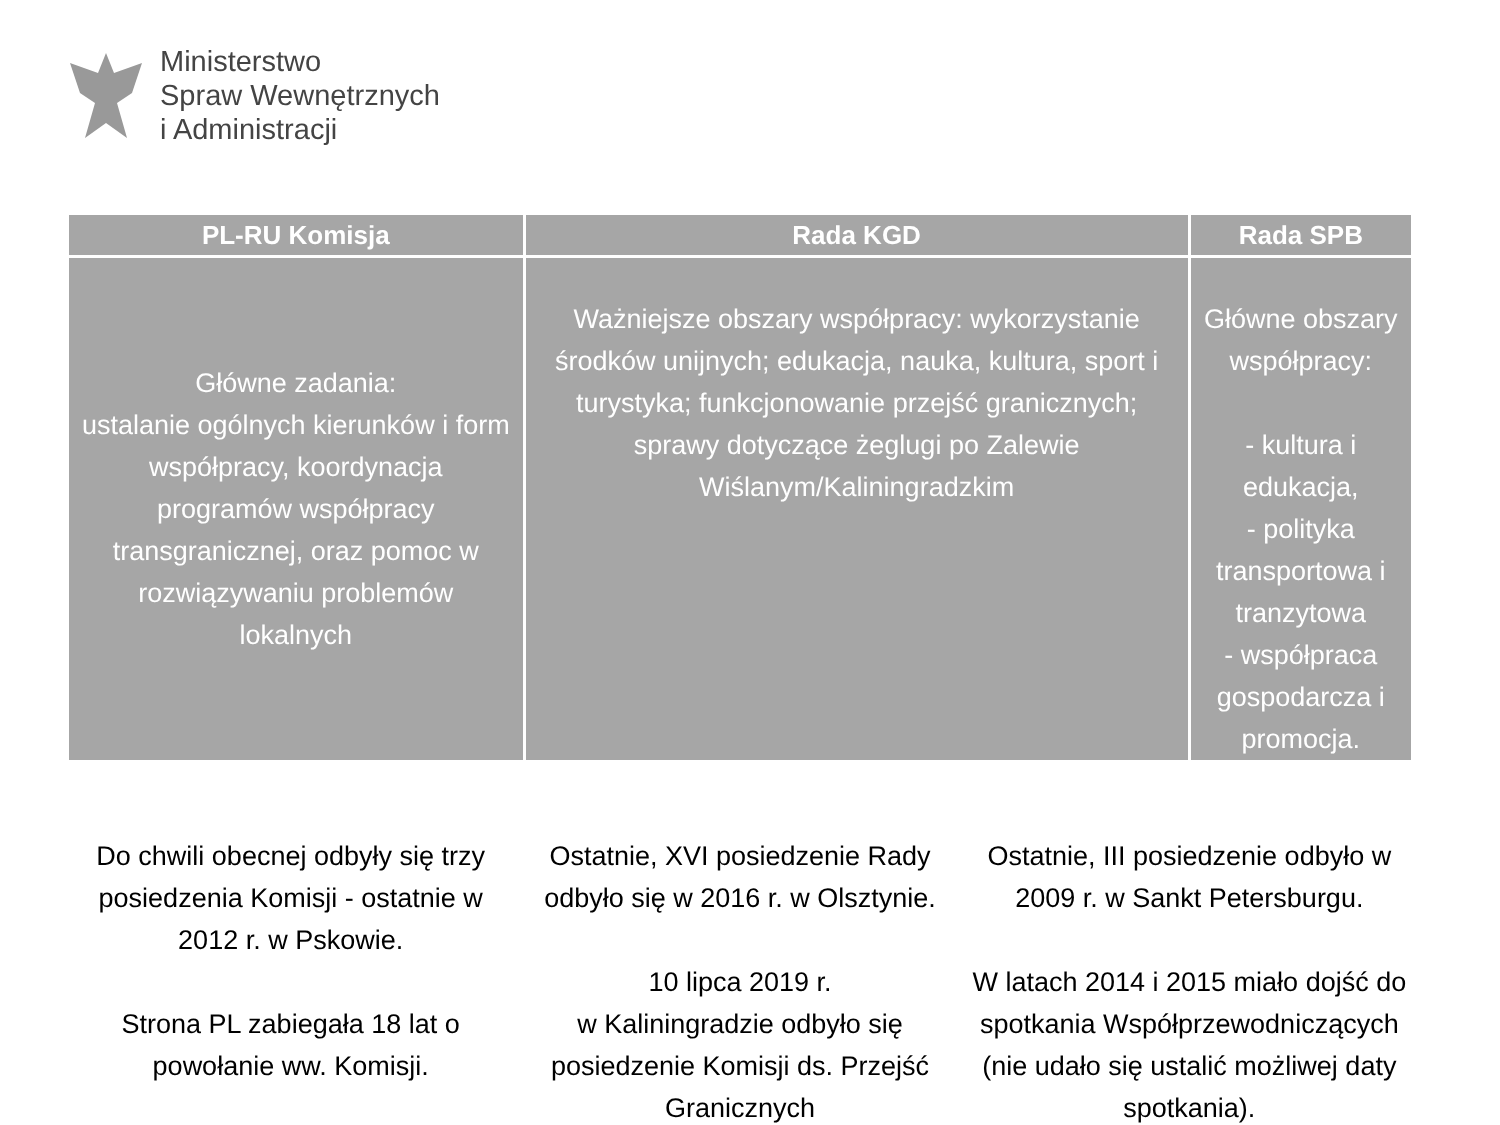Ministerstwo
Spraw Wewnętrznych
i Administracji
| PL-RU Komisja | Rada KGD | Rada SPB |
| --- | --- | --- |
| Główne zadania: ustalanie ogólnych kierunków i form współpracy, koordynacja programów współpracy transgranicznej, oraz pomoc w rozwiązywaniu problemów lokalnych | Ważniejsze obszary współpracy: wykorzystanie środków unijnych; edukacja, nauka, kultura, sport i turystyka; funkcjonowanie przejść granicznych; sprawy dotyczące żeglugi po Zalewie Wiślanym/Kaliningradzkim | Główne obszary współpracy: - kultura i edukacja, - polityka transportowa i tranzytowa - współpraca gospodarcza i promocja. |
Do chwili obecnej odbyły się trzy posiedzenia Komisji - ostatnie w 2012 r. w Pskowie.
Strona PL zabiegała 18 lat o powołanie ww. Komisji.
Ostatnie, XVI posiedzenie Rady odbyło się w 2016 r. w Olsztynie.
10 lipca 2019 r.
w Kaliningradzie odbyło się posiedzenie Komisji ds. Przejść Granicznych
Ostatnie, III posiedzenie odbyło w 2009 r. w Sankt Petersburgu.
W latach 2014 i 2015 miało dojść do spotkania Współprzewodniczących (nie udało się ustalić możliwej daty spotkania).